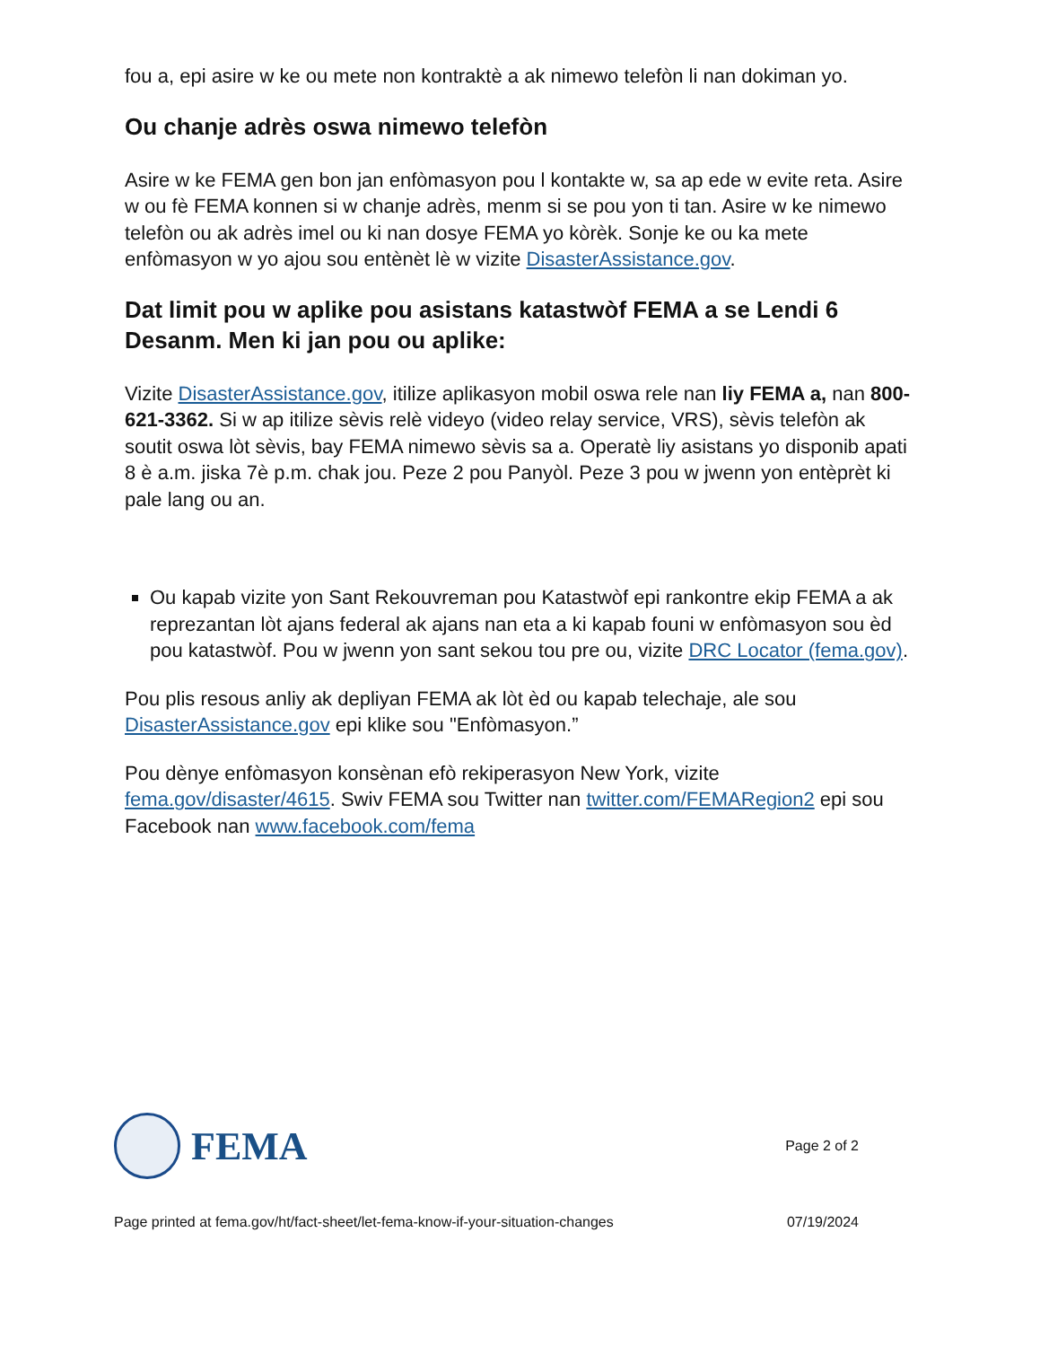fou a, epi asire w ke ou mete non kontraktè a ak nimewo telefòn li nan dokiman yo.
Ou chanje adrès oswa nimewo telefòn
Asire w ke FEMA gen bon jan enfòmasyon pou l kontakte w, sa ap ede w evite reta. Asire w ou fè FEMA konnen si w chanje adrès, menm si se pou yon ti tan. Asire w ke nimewo telefòn ou ak adrès imel ou ki nan dosye FEMA yo kòrèk. Sonje ke ou ka mete enfòmasyon w yo ajou sou entènèt lè w vizite DisasterAssistance.gov.
Dat limit pou w aplike pou asistans katastwòf FEMA a se Lendi 6 Desanm. Men ki jan pou ou aplike:
Vizite DisasterAssistance.gov, itilize aplikasyon mobil oswa rele nan liy FEMA a, nan 800-621-3362. Si w ap itilize sèvis relè videyo (video relay service, VRS), sèvis telefòn ak soutit oswa lòt sèvis, bay FEMA nimewo sèvis sa a. Operatè liy asistans yo disponib apati 8 è a.m. jiska 7è p.m. chak jou. Peze 2 pou Panyòl. Peze 3 pou w jwenn yon entèprèt ki pale lang ou an.
Ou kapab vizite yon Sant Rekouvreman pou Katastwòf epi rankontre ekip FEMA a ak reprezantan lòt ajans federal ak ajans nan eta a ki kapab founi w enfòmasyon sou èd pou katastwòf. Pou w jwenn yon sant sekou tou pre ou, vizite DRC Locator (fema.gov).
Pou plis resous anliy ak depliyan FEMA ak lòt èd ou kapab telechaje, ale sou DisasterAssistance.gov epi klike sou "Enfòmasyon.”
Pou dènye enfòmasyon konsènan efò rekiperasyon New York, vizite fema.gov/disaster/4615. Swiv FEMA sou Twitter nan twitter.com/FEMARegion2 epi sou Facebook nan www.facebook.com/fema
FEMA
Page 2 of 2
Page printed at fema.gov/ht/fact-sheet/let-fema-know-if-your-situation-changes 07/19/2024